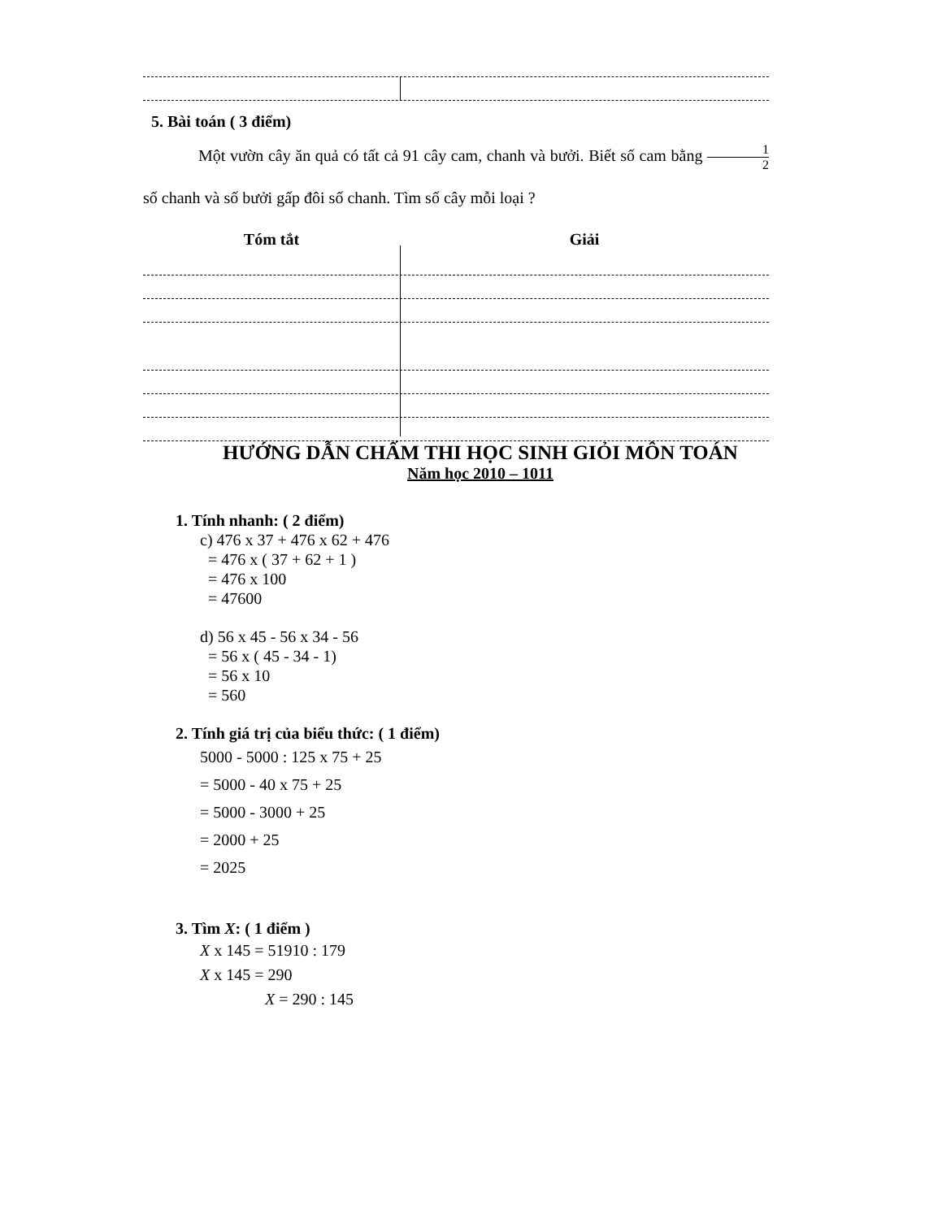5. Bài toán ( 3 điểm)
Một vườn cây ăn quả có tất cả 91 cây cam, chanh và bưởi. Biết số cam bằng 1 2 số chanh và số bưởi gấp đôi số chanh. Tìm số cây mỗi loại ?
Tóm tắt Giải
HƯỚNG DẪN CHẤM THI HỌC SINH GIỎI MÔN TOÁN
Năm học 2010 – 1011
1. Tính nhanh: ( 2 điểm)
c) 476 x 37 + 476 x 62 + 476
= 476 x ( 37 + 62 + 1 )
= 476 x 100
= 47600
d) 56 x 45 - 56 x 34 - 56
= 56 x ( 45 - 34 - 1)
= 56 x 10
= 560
2. Tính giá trị của biểu thức: ( 1 điểm)
5000 - 5000 : 125 x 75 + 25
= 5000 - 40 x 75 + 25
= 5000 - 3000 + 25
= 2000 + 25
= 2025
3. Tìm X: ( 1 điểm )
X x 145 = 51910 : 179
X x 145 = 290
X = 290 : 145